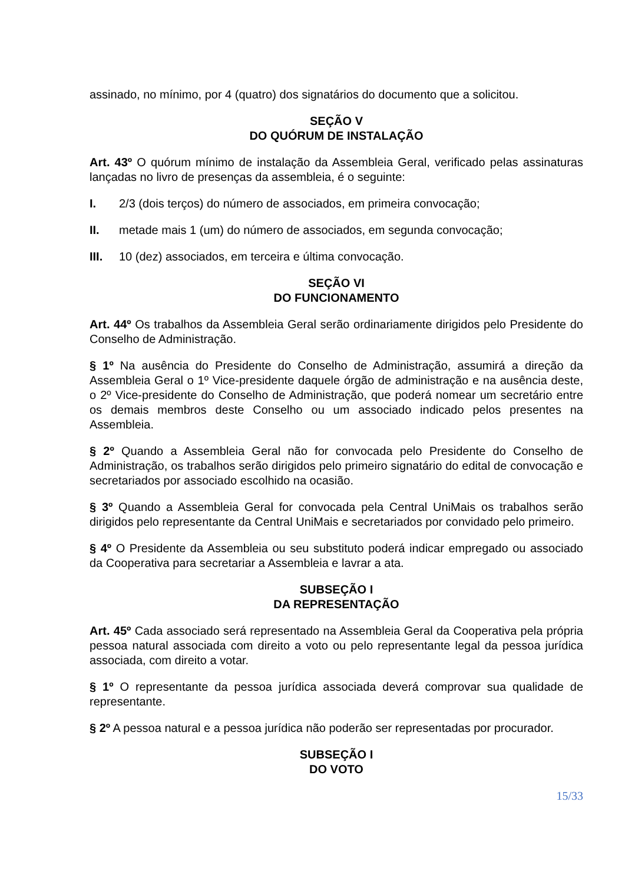assinado, no mínimo, por 4 (quatro) dos signatários do documento que a solicitou.
SEÇÃO V
DO QUÓRUM DE INSTALAÇÃO
Art. 43º O quórum mínimo de instalação da Assembleia Geral, verificado pelas assinaturas lançadas no livro de presenças da assembleia, é o seguinte:
I. 2/3 (dois terços) do número de associados, em primeira convocação;
II. metade mais 1 (um) do número de associados, em segunda convocação;
III. 10 (dez) associados, em terceira e última convocação.
SEÇÃO VI
DO FUNCIONAMENTO
Art. 44º Os trabalhos da Assembleia Geral serão ordinariamente dirigidos pelo Presidente do Conselho de Administração.
§ 1º Na ausência do Presidente do Conselho de Administração, assumirá a direção da Assembleia Geral o 1º Vice-presidente daquele órgão de administração e na ausência deste, o 2º Vice-presidente do Conselho de Administração, que poderá nomear um secretário entre os demais membros deste Conselho ou um associado indicado pelos presentes na Assembleia.
§ 2º Quando a Assembleia Geral não for convocada pelo Presidente do Conselho de Administração, os trabalhos serão dirigidos pelo primeiro signatário do edital de convocação e secretariados por associado escolhido na ocasião.
§ 3º Quando a Assembleia Geral for convocada pela Central UniMais os trabalhos serão dirigidos pelo representante da Central UniMais e secretariados por convidado pelo primeiro.
§ 4º O Presidente da Assembleia ou seu substituto poderá indicar empregado ou associado da Cooperativa para secretariar a Assembleia e lavrar a ata.
SUBSEÇÃO I
DA REPRESENTAÇÃO
Art. 45º Cada associado será representado na Assembleia Geral da Cooperativa pela própria pessoa natural associada com direito a voto ou pelo representante legal da pessoa jurídica associada, com direito a votar.
§ 1º O representante da pessoa jurídica associada deverá comprovar sua qualidade de representante.
§ 2º A pessoa natural e a pessoa jurídica não poderão ser representadas por procurador.
SUBSEÇÃO I
DO VOTO
15/33